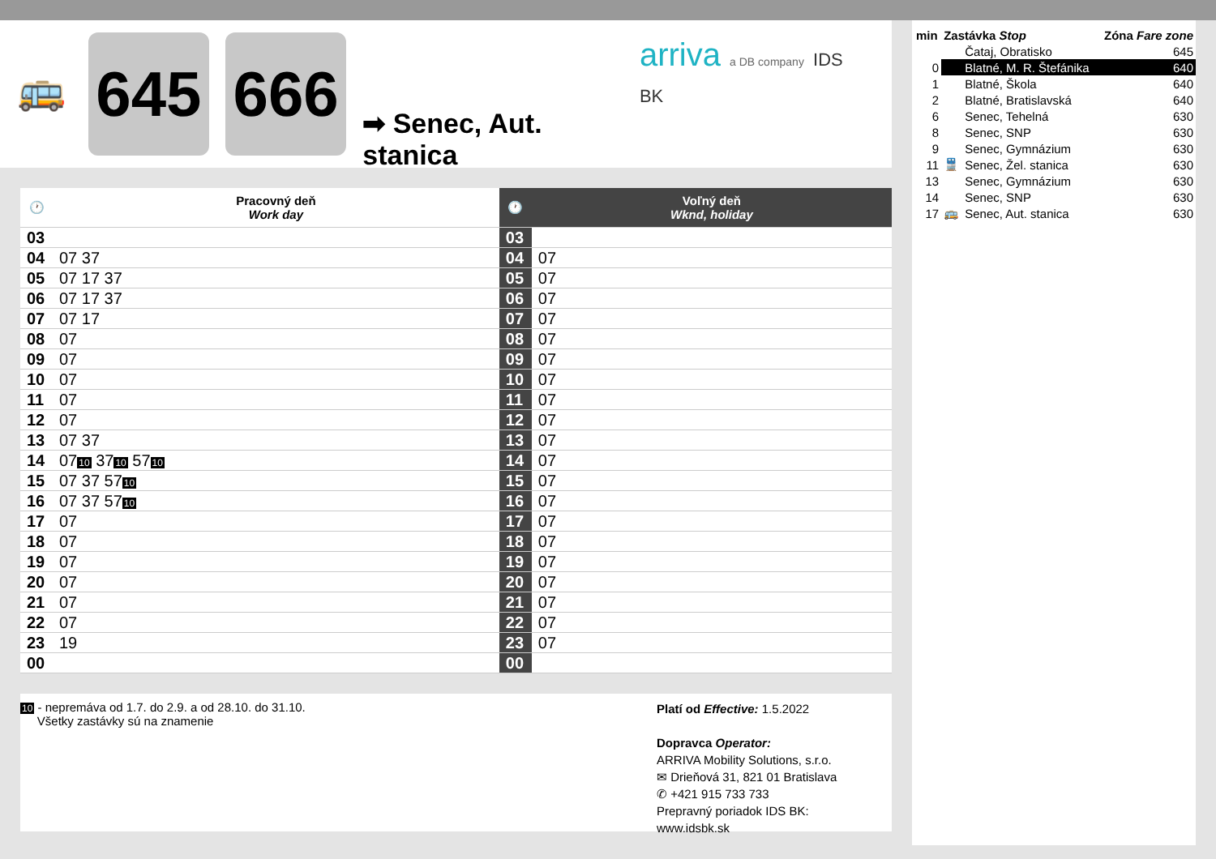🚌
645 666
➡ Senec, Aut. stanica
arriva a DB company IDS BK
| 🕐 | Pracovný deň Work day | 🕐 | Voľný deň Wknd, holiday |
| --- | --- | --- | --- |
| 03 | | 03 | |
| 04 | 07 37 | 04 | 07 |
| 05 | 07 17 37 | 05 | 07 |
| 06 | 07 17 37 | 06 | 07 |
| 07 | 07 17 | 07 | 07 |
| 08 | 07 | 08 | 07 |
| 09 | 07 | 09 | 07 |
| 10 | 07 | 10 | 07 |
| 11 | 07 | 11 | 07 |
| 12 | 07 | 12 | 07 |
| 13 | 07 37 | 13 | 07 |
| 14 | 07 10 37 10 57 10 | 14 | 07 |
| 15 | 07 37 57 10 | 15 | 07 |
| 16 | 07 37 57 10 | 16 | 07 |
| 17 | 07 | 17 | 07 |
| 18 | 07 | 18 | 07 |
| 19 | 07 | 19 | 07 |
| 20 | 07 | 20 | 07 |
| 21 | 07 | 21 | 07 |
| 22 | 07 | 22 | 07 |
| 23 | 19 | 23 | 07 |
| 00 | | 00 | |
10 - nepremáva od 1.7. do 2.9. a od 28.10. do 31.10.
Všetky zastávky sú na znamenie
Platí od Effective: 1.5.2022
Dopravca Operator:
ARRIVA Mobility Solutions, s.r.o.
✉ Drieňová 31, 821 01 Bratislava
✆ +421 915 733 733
Prepravný poriadok IDS BK:
www.idsbk.sk
| min | Zastávka Stop | | Zóna Fare zone |
| | | Čataj, Obratisko | 645 |
| 0 | | Blatné, M. R. Štefánika | 640 |
| 1 | | Blatné, Škola | 640 |
| 2 | | Blatné, Bratislavská | 640 |
| 6 | | Senec, Tehelná | 630 |
| 8 | | Senec, SNP | 630 |
| 9 | | Senec, Gymnázium | 630 |
| 11 | 🚆 | Senec, Žel. stanica | 630 |
| 13 | | Senec, Gymnázium | 630 |
| 14 | | Senec, SNP | 630 |
| 17 | 🚌 | Senec, Aut. stanica | 630 |